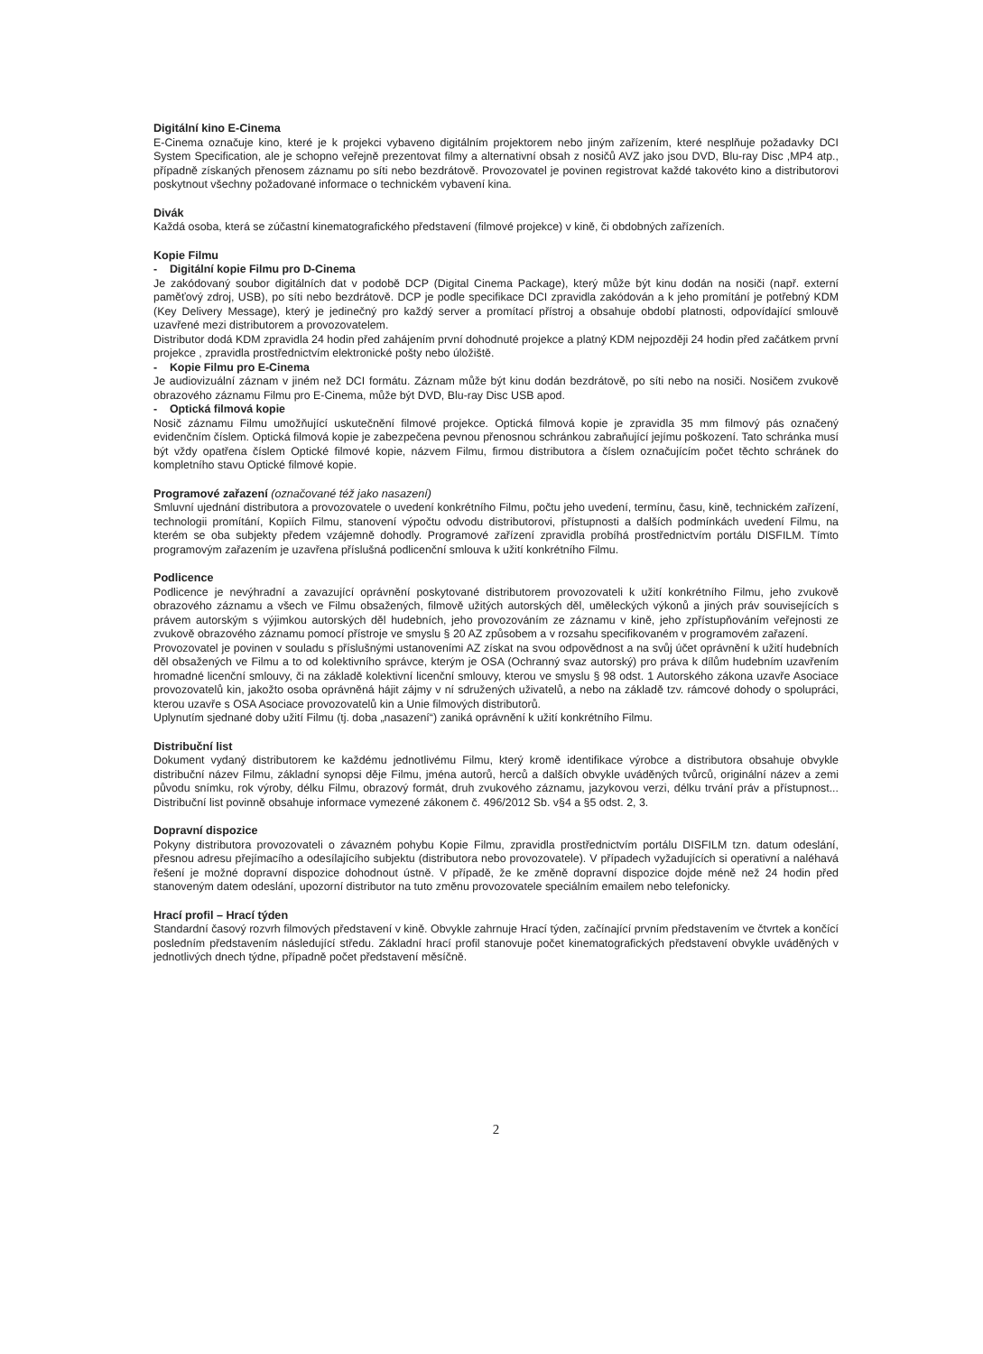Digitální kino E-Cinema
E-Cinema označuje kino, které je k projekci vybaveno digitálním projektorem nebo jiným zařízením, které nesplňuje požadavky DCI System Specification, ale je schopno veřejně prezentovat filmy a alternativní obsah z nosičů AVZ jako jsou DVD, Blu-ray Disc ,MP4 atp., případně získaných přenosem záznamu po síti nebo bezdrátově. Provozovatel je povinen registrovat každé takovéto kino a distributorovi poskytnout všechny požadované informace o technickém vybavení kina.
Divák
Každá osoba, která se zúčastní kinematografického představení (filmové projekce) v kině, či obdobných zařízeních.
Kopie Filmu
- Digitální kopie Filmu pro D-Cinema
Je zakódovaný soubor digitálních dat v podobě DCP (Digital Cinema Package), který může být kinu dodán na nosiči (např. externí paměťový zdroj, USB), po síti nebo bezdrátově. DCP je podle specifikace DCI zpravidla zakódován a k jeho promítání je potřebný KDM (Key Delivery Message), který je jedinečný pro každý server a promítací přístroj a obsahuje období platnosti, odpovídající smlouvě uzavřené mezi distributorem a provozovatelem.
Distributor dodá KDM zpravidla 24 hodin před zahájením první dohodnuté projekce a platný KDM nejpozději 24 hodin před začátkem první projekce , zpravidla prostřednictvím elektronické pošty nebo úložiště.
- Kopie Filmu pro E-Cinema
Je audiovizuální záznam v jiném než DCI formátu. Záznam může být kinu dodán bezdrátově, po síti nebo na nosiči. Nosičem zvukově obrazového záznamu Filmu pro E-Cinema, může být DVD, Blu-ray Disc USB apod.
- Optická filmová kopie
Nosič záznamu Filmu umožňující uskutečnění filmové projekce. Optická filmová kopie je zpravidla 35 mm filmový pás označený evidenčním číslem. Optická filmová kopie je zabezpečena pevnou přenosnou schránkou zabraňující jejímu poškození. Tato schránka musí být vždy opatřena číslem Optické filmové kopie, názvem Filmu, firmou distributora a číslem označujícím počet těchto schránek do kompletního stavu Optické filmové kopie.
Programové zařazení (označované též jako nasazení)
Smluvní ujednání distributora a provozovatele o uvedení konkrétního Filmu, počtu jeho uvedení, termínu, času, kině, technickém zařízení, technologii promítání, Kopiích Filmu, stanovení výpočtu odvodu distributorovi, přístupnosti a dalších podmínkách uvedení Filmu, na kterém se oba subjekty předem vzájemně dohodly. Programové zařízení zpravidla probíhá prostřednictvím portálu DISFILM. Tímto programovým zařazením je uzavřena příslušná podlicenční smlouva k užití konkrétního Filmu.
Podlicence
Podlicence je nevýhradní a zavazující oprávnění poskytované distributorem provozovateli k užití konkrétního Filmu, jeho zvukově obrazového záznamu a všech ve Filmu obsažených, filmově užitých autorských děl, uměleckých výkonů a jiných práv souvisejících s právem autorským s výjimkou autorských děl hudebních, jeho provozováním ze záznamu v kině, jeho zpřístupňováním veřejnosti ze zvukově obrazového záznamu pomocí přístroje ve smyslu § 20 AZ způsobem a v rozsahu specifikovaném v programovém zařazení.
Provozovatel je povinen v souladu s příslušnými ustanoveními AZ získat na svou odpovědnost a na svůj účet oprávnění k užití hudebních děl obsažených ve Filmu a to od kolektivního správce, kterým je OSA (Ochranný svaz autorský) pro práva k dílům hudebním uzavřením hromadné licenční smlouvy, či na základě kolektivní licenční smlouvy, kterou ve smyslu § 98 odst. 1 Autorského zákona uzavře Asociace provozovatelů kin, jakožto osoba oprávněná hájit zájmy v ní sdružených uživatelů, a nebo na základě tzv. rámcové dohody o spolupráci, kterou uzavře s OSA Asociace provozovatelů kin a Unie filmových distributorů.
Uplynutím sjednané doby užití Filmu (tj. doba „nasazení“) zaniká oprávnění k užití konkrétního Filmu.
Distribuční list
Dokument vydaný distributorem ke každému jednotlivému Filmu, který kromě identifikace výrobce a distributora obsahuje obvykle distribuční název Filmu, základní synopsi děje Filmu, jména autorů, herců a dalších obvykle uváděných tvůrců, originální název a zemi původu snímku, rok výroby, délku Filmu, obrazový formát, druh zvukového záznamu, jazykovou verzi, délku trvání práv a přístupnost... Distribuční list povinně obsahuje informace vymezené zákonem č. 496/2012 Sb. v§4 a §5 odst. 2, 3.
Dopravní dispozice
Pokyny distributora provozovateli o závazném pohybu Kopie Filmu, zpravidla prostřednictvím portálu DISFILM tzn. datum odeslání, přesnou adresu přejímacího a odesílajícího subjektu (distributora nebo provozovatele). V případech vyžadujících si operativní a naléhavá řešení je možné dopravní dispozice dohodnout ústně. V případě, že ke změně dopravní dispozice dojde méně než 24 hodin před stanoveným datem odeslání, upozorní distributor na tuto změnu provozovatele speciálním emailem nebo telefonicky.
Hrací profil – Hrací týden
Standardní časový rozvrh filmových představení v kině. Obvykle zahrnuje Hrací týden, začínající prvním představením ve čtvrtek a končící posledním představením následující středu. Základní hrací profil stanovuje počet kinematografických představení obvykle uváděných v jednotlivých dnech týdne, případně počet představení měsíčně.
2